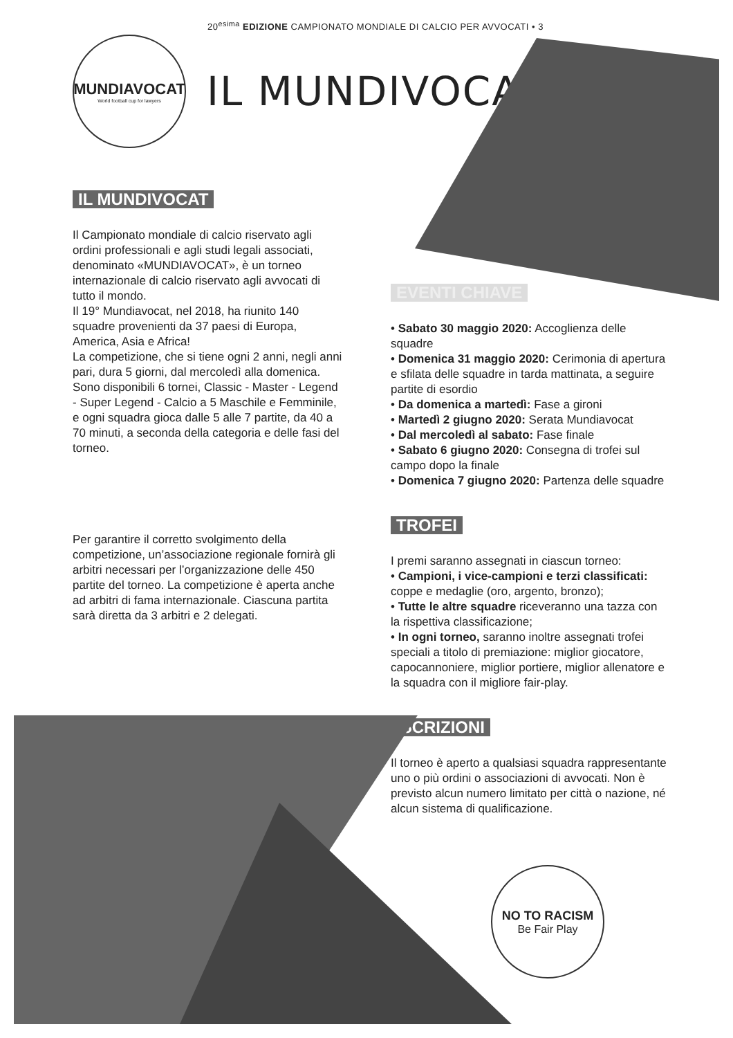20<sup>esima</sup> EDIZIONE CAMPIONATO MONDIALE DI CALCIO PER AVVOCATI • 3
MUNDIAVOCAT
World football cup for lawyers
IL MUNDIVOCAT
IL MUNDIVOCAT
Il Campionato mondiale di calcio riservato agli ordini professionali e agli studi legali associati, denominato «MUNDIAVOCAT», è un torneo internazionale di calcio riservato agli avvocati di tutto il mondo.
Il 19° Mundiavocat, nel 2018, ha riunito 140 squadre provenienti da 37 paesi di Europa, America, Asia e Africa!
La competizione, che si tiene ogni 2 anni, negli anni pari, dura 5 giorni, dal mercoledì alla domenica. Sono disponibili 6 tornei, Classic - Master - Legend - Super Legend - Calcio a 5 Maschile e Femminile, e ogni squadra gioca dalle 5 alle 7 partite, da 40 a 70 minuti, a seconda della categoria e delle fasi del torneo.
Per garantire il corretto svolgimento della competizione, un’associazione regionale fornirà gli arbitri necessari per l’organizzazione delle 450 partite del torneo. La competizione è aperta anche ad arbitri di fama internazionale. Ciascuna partita sarà diretta da 3 arbitri e 2 delegati.
EVENTI CHIAVE
• Sabato 30 maggio 2020: Accoglienza delle squadre
• Domenica 31 maggio 2020: Cerimonia di apertura e sfilata delle squadre in tarda mattinata, a seguire partite di esordio
• Da domenica a martedì: Fase a gironi
• Martedì 2 giugno 2020: Serata Mundiavocat
• Dal mercoledì al sabato: Fase finale
• Sabato 6 giugno 2020: Consegna di trofei sul campo dopo la finale
• Domenica 7 giugno 2020: Partenza delle squadre
TROFEI
I premi saranno assegnati in ciascun torneo:
• Campioni, i vice-campioni e terzi classificati: coppe e medaglie (oro, argento, bronzo);
• Tutte le altre squadre riceveranno una tazza con la rispettiva classificazione;
• In ogni torneo, saranno inoltre assegnati trofei speciali a titolo di premiazione: miglior giocatore, capocannoniere, miglior portiere, miglior allenatore e la squadra con il migliore fair-play.
ISCRIZIONI
Il torneo è aperto a qualsiasi squadra rappresentante uno o più ordini o associazioni di avvocati. Non è previsto alcun numero limitato per città o nazione, né alcun sistema di qualificazione.
NO TO RACISM
Be Fair Play